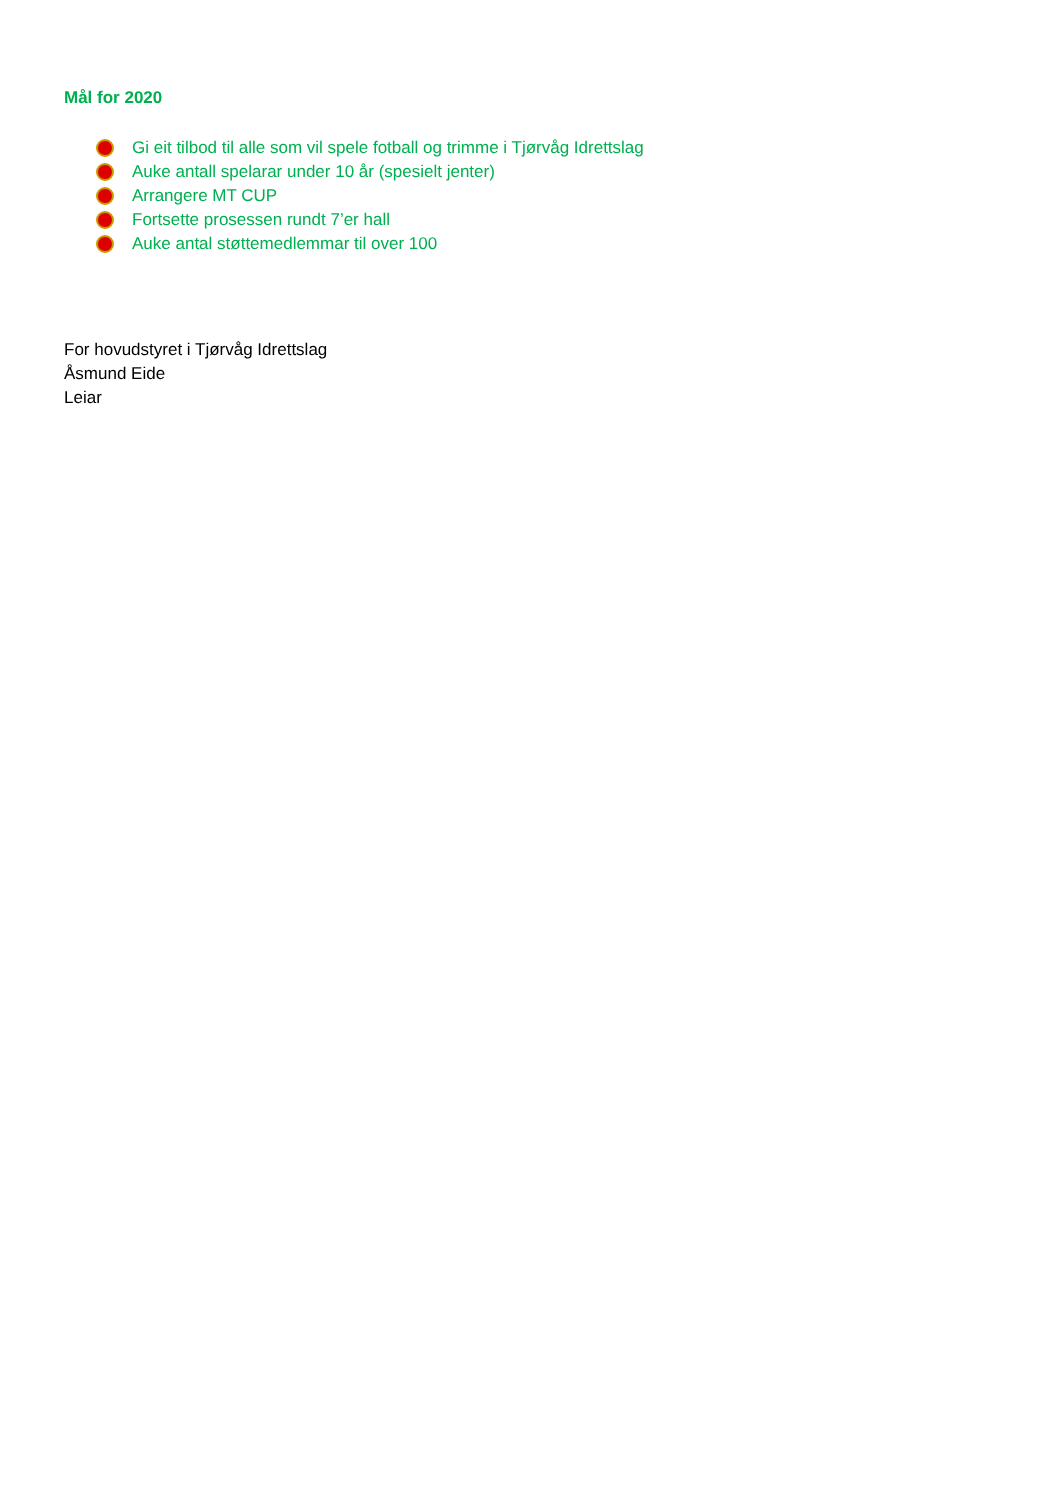Mål for 2020
Gi eit tilbod til alle som vil spele fotball og trimme i Tjørvåg Idrettslag
Auke antall spelarar under 10 år (spesielt jenter)
Arrangere MT CUP
Fortsette prosessen rundt 7’er hall
Auke antal støttemedlemmar til over 100
For hovudstyret i Tjørvåg Idrettslag
Åsmund Eide
Leiar